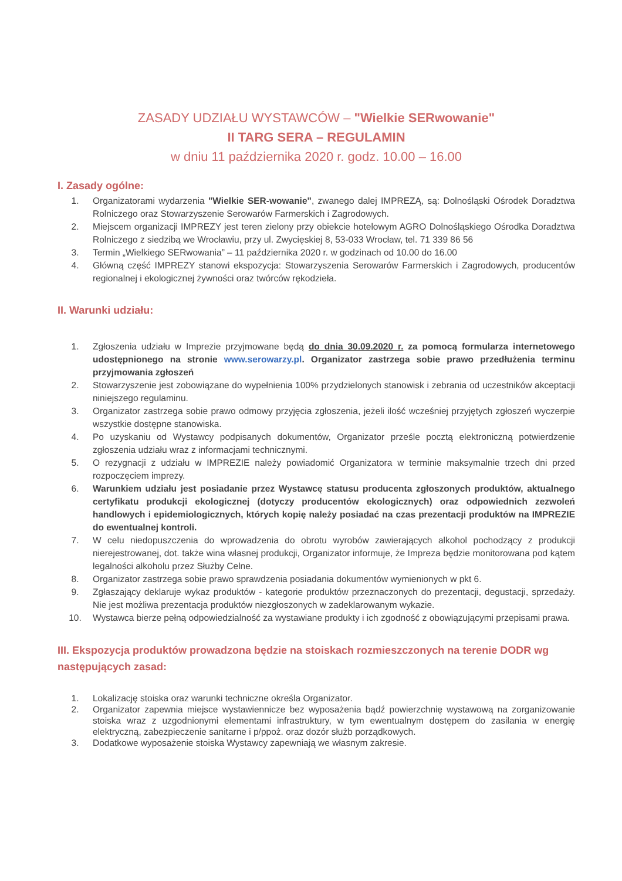ZASADY UDZIAŁU WYSTAWCÓW – "Wielkie SERwowanie"
II TARG SERA – REGULAMIN
w dniu 11 października 2020 r. godz. 10.00 – 16.00
I. Zasady ogólne:
1. Organizatorami wydarzenia "Wielkie SER-wowanie", zwanego dalej IMPREZĄ, są: Dolnośląski Ośrodek Doradztwa Rolniczego oraz Stowarzyszenie Serowarów Farmerskich i Zagrodowych.
2. Miejscem organizacji IMPREZY jest teren zielony przy obiekcie hotelowym AGRO Dolnośląskiego Ośrodka Doradztwa Rolniczego z siedzibą we Wrocławiu, przy ul. Zwycięskiej 8, 53-033 Wrocław, tel. 71 339 86 56
3. Termin „Wielkiego SERwowania” – 11 października 2020 r. w godzinach od 10.00 do 16.00
4. Główną część IMPREZY stanowi ekspozycja: Stowarzyszenia Serowarów Farmerskich i Zagrodowych, producentów regionalnej i ekologicznej żywności oraz twórców rękodzieła.
II. Warunki udziału:
1. Zgłoszenia udziału w Imprezie przyjmowane będą do dnia 30.09.2020 r. za pomocą formularza internetowego udostępnionego na stronie www.serowarzy.pl. Organizator zastrzega sobie prawo przedłużenia terminu przyjmowania zgłoszeń
2. Stowarzyszenie jest zobowiązane do wypełnienia 100% przydzielonych stanowisk i zebrania od uczestników akceptacji niniejszego regulaminu.
3. Organizator zastrzega sobie prawo odmowy przyjęcia zgłoszenia, jeżeli ilość wcześniej przyjętych zgłoszeń wyczerpie wszystkie dostępne stanowiska.
4. Po uzyskaniu od Wystawcy podpisanych dokumentów, Organizator prześle pocztą elektroniczną potwierdzenie zgłoszenia udziału wraz z informacjami technicznymi.
5. O rezygnacji z udziału w IMPREZIE należy powiadomić Organizatora w terminie maksymalnie trzech dni przed rozpoczęciem imprezy.
6. Warunkiem udziału jest posiadanie przez Wystawcę statusu producenta zgłoszonych produktów, aktualnego certyfikatu produkcji ekologicznej (dotyczy producentów ekologicznych) oraz odpowiednich zezwoleń handlowych i epidemiologicznych, których kopię należy posiadać na czas prezentacji produktów na IMPREZIE do ewentualnej kontroli.
7. W celu niedopuszczenia do wprowadzenia do obrotu wyrobów zawierających alkohol pochodzący z produkcji nierejestrowanej, dot. także wina własnej produkcji, Organizator informuje, że Impreza będzie monitorowana pod kątem legalności alkoholu przez Służby Celne.
8. Organizator zastrzega sobie prawo sprawdzenia posiadania dokumentów wymienionych w pkt 6.
9. Zgłaszający deklaruje wykaz produktów - kategorie produktów przeznaczonych do prezentacji, degustacji, sprzedaży. Nie jest możliwa prezentacja produktów niezgłoszonych w zadeklarowanym wykazie.
10. Wystawca bierze pełną odpowiedzialność za wystawiane produkty i ich zgodność z obowiązującymi przepisami prawa.
III. Ekspozycja produktów prowadzona będzie na stoiskach rozmieszczonych na terenie DODR wg następujących zasad:
1. Lokalizację stoiska oraz warunki techniczne określa Organizator.
2. Organizator zapewnia miejsce wystawiennicze bez wyposażenia bądź powierzchnię wystawową na zorganizowanie stoiska wraz z uzgodnionymi elementami infrastruktury, w tym ewentualnym dostępem do zasilania w energię elektryczną, zabezpieczenie sanitarne i p/ppoż. oraz dozór służb porządkowych.
3. Dodatkowe wyposażenie stoiska Wystawcy zapewniają we własnym zakresie.